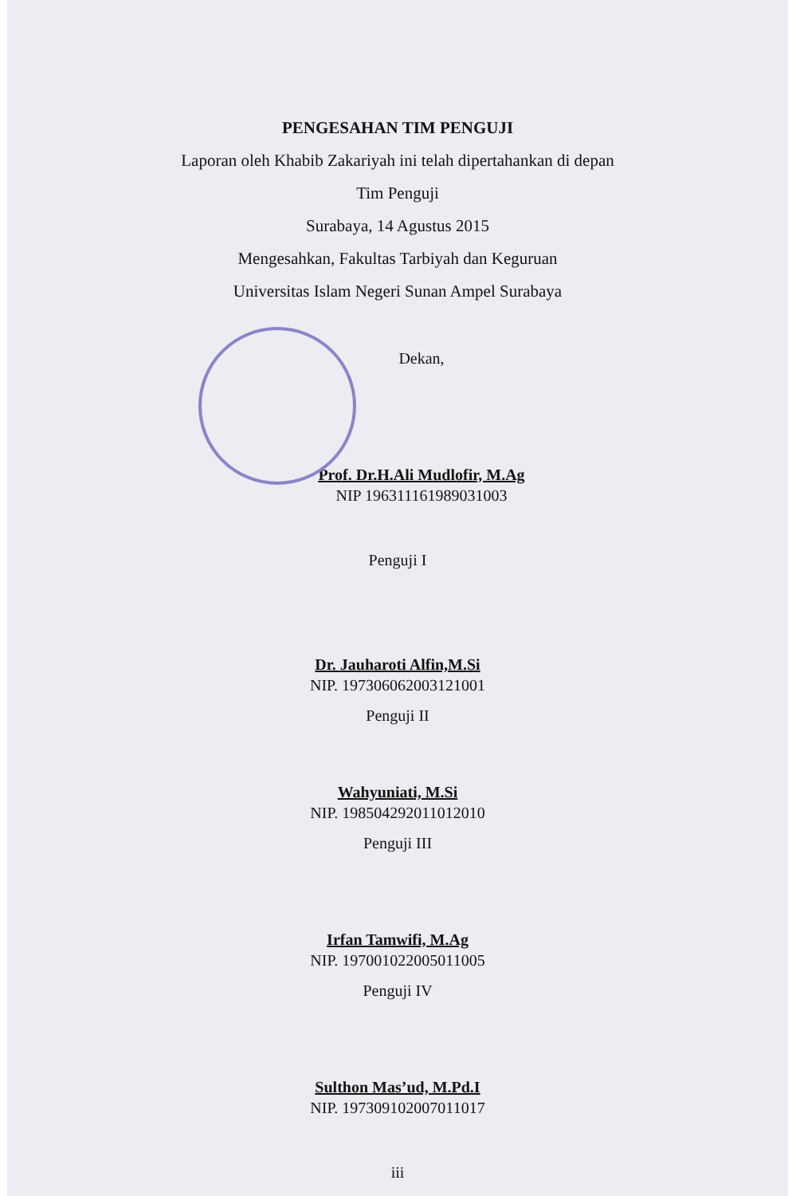PENGESAHAN TIM PENGUJI
Laporan oleh Khabib Zakariyah ini telah dipertahankan di depan
Tim Penguji
Surabaya, 14 Agustus 2015
Mengesahkan, Fakultas Tarbiyah dan Keguruan
Universitas Islam Negeri Sunan Ampel Surabaya
Dekan,
Prof. Dr.H.Ali Mudlofir, M.Ag
NIP 196311161989031003
Penguji I
Dr. Jauharoti Alfin,M.Si
NIP. 197306062003121001
Penguji II
Wahyuniati, M.Si
NIP. 198504292011012010
Penguji III
Irfan Tamwifi, M.Ag
NIP. 197001022005011005
Penguji IV
Sulthon Mas’ud, M.Pd.I
NIP. 197309102007011017
iii